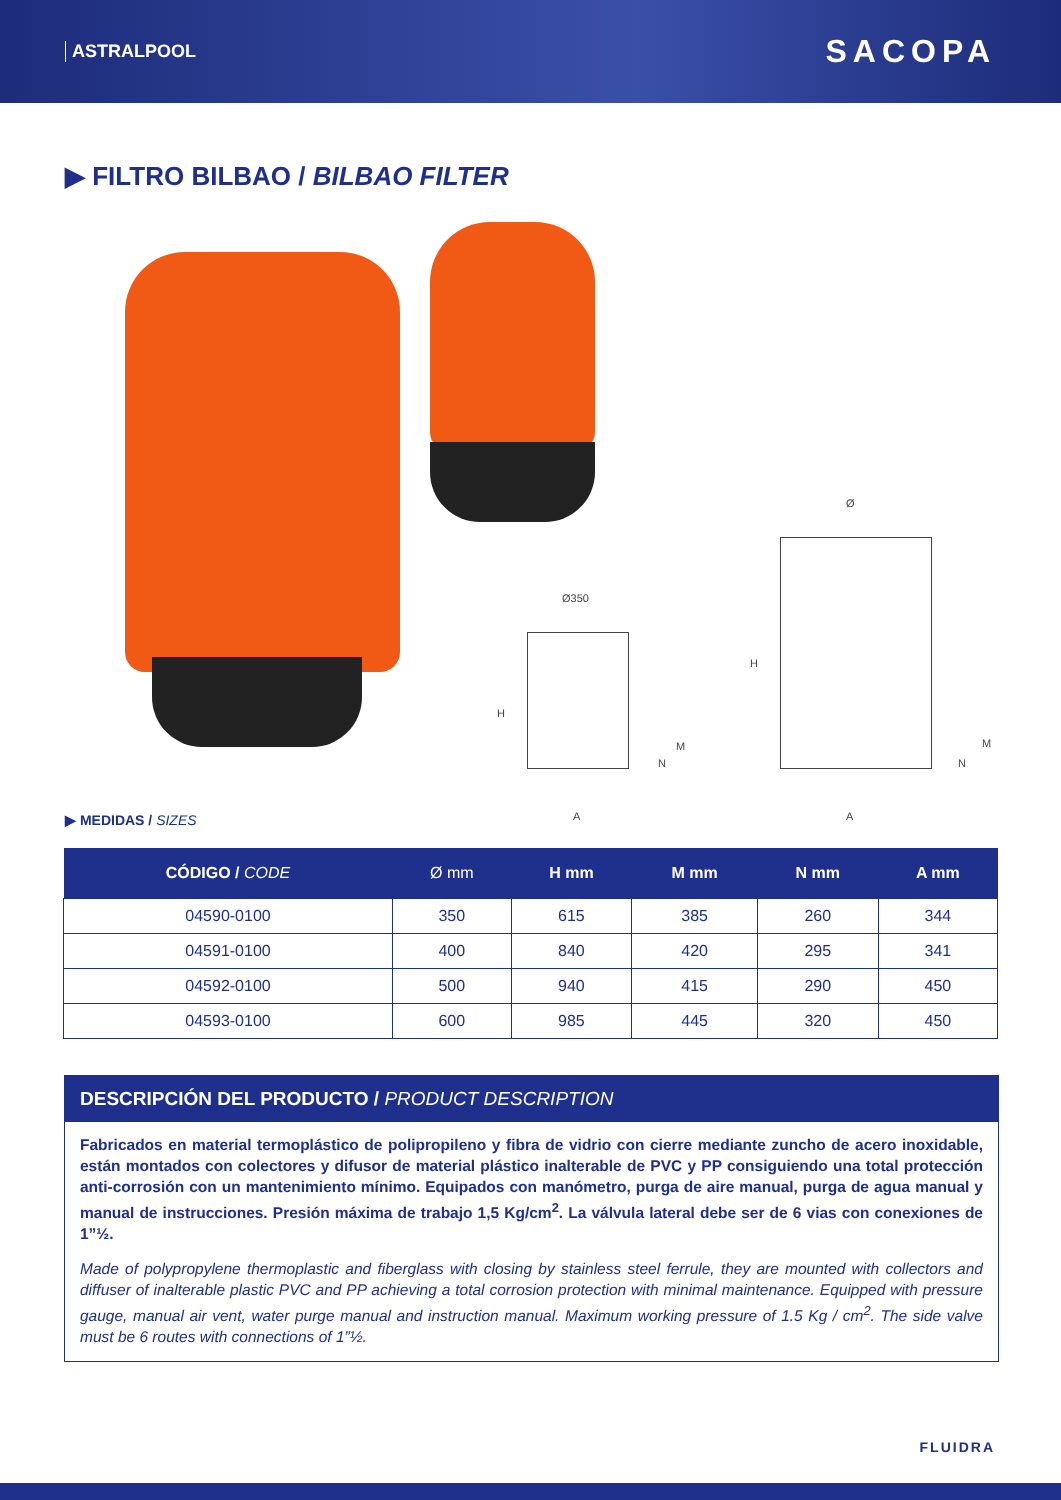ASTRALPOOL SACOPA
▶ FILTRO BILBAO / BILBAO FILTER
Ø350
Ø
A A
H
H
N
M
N
M
▶ MEDIDAS / SIZES
| CÓDIGO / CODE | Ø mm | H mm | M mm | N mm | A mm |
| --- | --- | --- | --- | --- | --- |
| 04590-0100 | 350 | 615 | 385 | 260 | 344 |
| 04591-0100 | 400 | 840 | 420 | 295 | 341 |
| 04592-0100 | 500 | 940 | 415 | 290 | 450 |
| 04593-0100 | 600 | 985 | 445 | 320 | 450 |
DESCRIPCIÓN DEL PRODUCTO / PRODUCT DESCRIPTION
Fabricados en material termoplástico de polipropileno y fibra de vidrio con cierre mediante zuncho de acero inoxidable, están montados con colectores y difusor de material plástico inalterable de PVC y PP consiguiendo una total protección anti-corrosión con un mantenimiento mínimo. Equipados con manómetro, purga de aire manual, purga de agua manual y manual de instrucciones. Presión máxima de trabajo 1,5 Kg/cm<sup>2</sup>. La válvula lateral debe ser de 6 vias con conexiones de 1”½.
Made of polypropylene thermoplastic and fiberglass with closing by stainless steel ferrule, they are mounted with collectors and diffuser of inalterable plastic PVC and PP achieving a total corrosion protection with minimal maintenance. Equipped with pressure gauge, manual air vent, water purge manual and instruction manual. Maximum working pressure of 1.5 Kg / cm<sup>2</sup>. The side valve must be 6 routes with connections of 1”½.
FLUIDRA